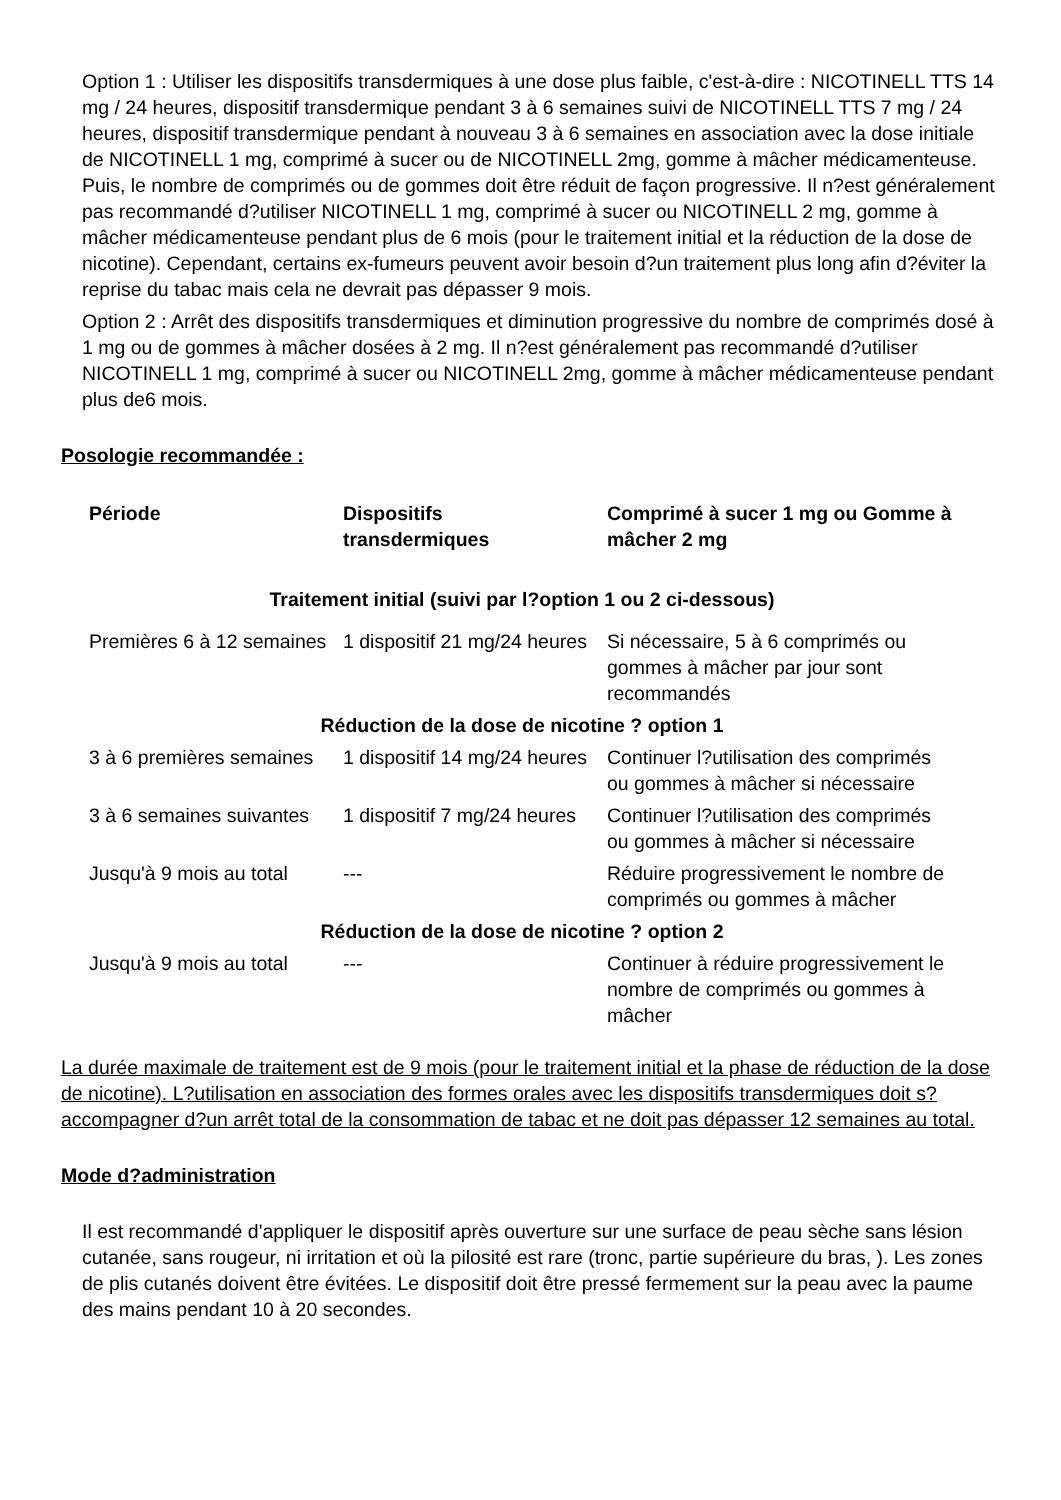Option 1 : Utiliser les dispositifs transdermiques à une dose plus faible, c'est-à-dire : NICOTINELL TTS 14 mg / 24 heures, dispositif transdermique pendant 3 à 6 semaines suivi de NICOTINELL TTS 7 mg / 24 heures, dispositif transdermique pendant à nouveau 3 à 6 semaines en association avec la dose initiale de NICOTINELL 1 mg, comprimé à sucer ou de NICOTINELL 2mg, gomme à mâcher médicamenteuse. Puis, le nombre de comprimés ou de gommes doit être réduit de façon progressive. Il n?est généralement pas recommandé d?utiliser NICOTINELL 1 mg, comprimé à sucer ou NICOTINELL 2 mg, gomme à mâcher médicamenteuse pendant plus de 6 mois (pour le traitement initial et la réduction de la dose de nicotine). Cependant, certains ex-fumeurs peuvent avoir besoin d?un traitement plus long afin d?éviter la reprise du tabac mais cela ne devrait pas dépasser 9 mois.
Option 2 : Arrêt des dispositifs transdermiques et diminution progressive du nombre de comprimés dosé à 1 mg ou de gommes à mâcher dosées à 2 mg. Il n?est généralement pas recommandé d?utiliser NICOTINELL 1 mg, comprimé à sucer ou NICOTINELL 2mg, gomme à mâcher médicamenteuse pendant plus de6 mois.
Posologie recommandée :
| Période | Dispositifs transdermiques | Comprimé à sucer 1 mg ou Gomme à mâcher 2 mg |
| --- | --- | --- |
| Traitement initial (suivi par l?option 1 ou 2 ci-dessous) | | |
| Premières 6 à 12 semaines | 1 dispositif 21 mg/24 heures | Si nécessaire, 5 à 6 comprimés ou gommes à mâcher par jour sont recommandés |
| Réduction de la dose de nicotine ? option 1 | | |
| 3 à 6 premières semaines | 1 dispositif 14 mg/24 heures | Continuer l?utilisation des comprimés ou gommes à mâcher si nécessaire |
| 3 à 6 semaines suivantes | 1 dispositif 7 mg/24 heures | Continuer l?utilisation des comprimés ou gommes à mâcher si nécessaire |
| Jusqu'à 9 mois au total | --- | Réduire progressivement le nombre de comprimés ou gommes à mâcher |
| Réduction de la dose de nicotine ? option 2 | | |
| Jusqu'à 9 mois au total | --- | Continuer à réduire progressivement le nombre de comprimés ou gommes à mâcher |
La durée maximale de traitement est de 9 mois (pour le traitement initial et la phase de réduction de la dose de nicotine). L?utilisation en association des formes orales avec les dispositifs transdermiques doit s?accompagner d?un arrêt total de la consommation de tabac et ne doit pas dépasser 12 semaines au total.
Mode d?administration
Il est recommandé d'appliquer le dispositif après ouverture sur une surface de peau sèche sans lésion cutanée, sans rougeur, ni irritation et où la pilosité est rare (tronc, partie supérieure du bras, ). Les zones de plis cutanés doivent être évitées. Le dispositif doit être pressé fermement sur la peau avec la paume des mains pendant 10 à 20 secondes.